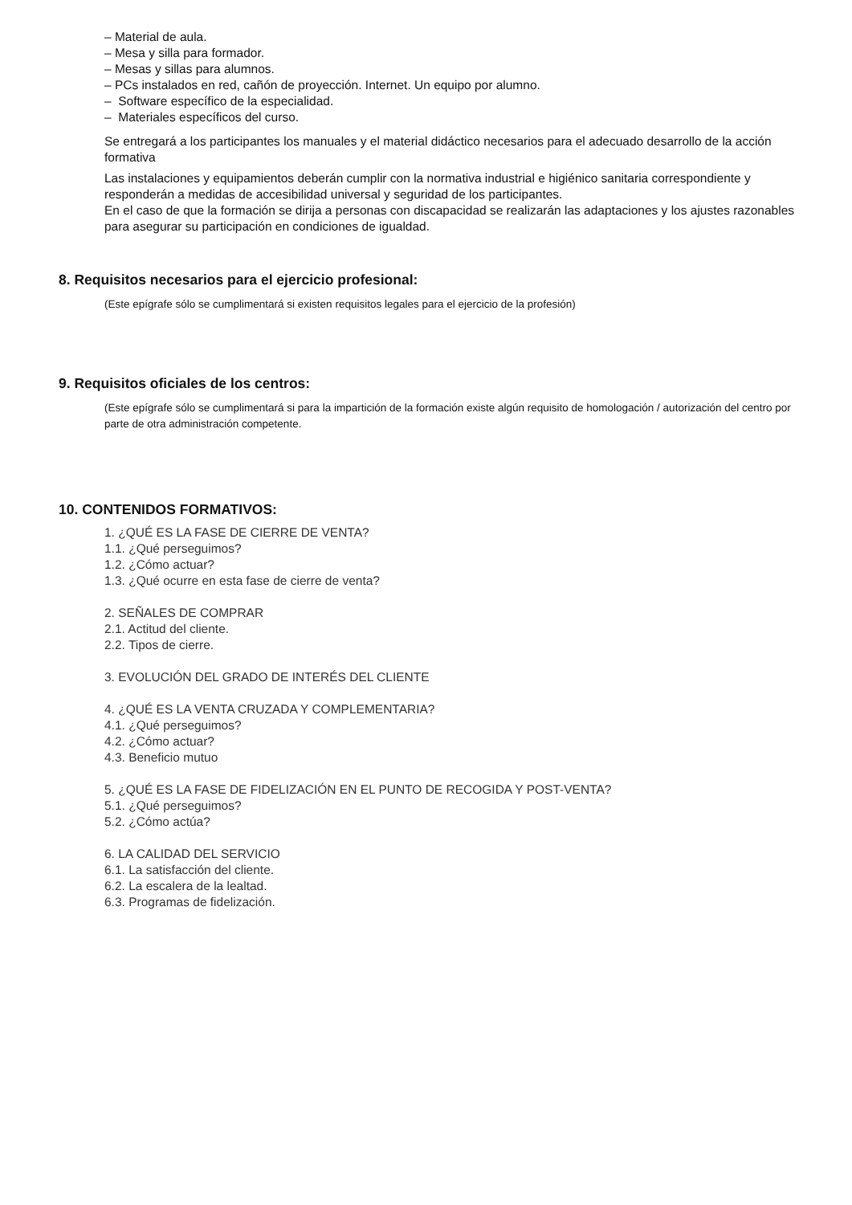– Material de aula.
– Mesa y silla para formador.
– Mesas y sillas para alumnos.
– PCs instalados en red, cañón de proyección. Internet. Un equipo por alumno.
– Software específico de la especialidad.
– Materiales específicos del curso.
Se entregará a los participantes los manuales y el material didáctico necesarios para el adecuado desarrollo de la acción formativa
Las instalaciones y equipamientos deberán cumplir con la normativa industrial e higiénico sanitaria correspondiente y responderán a medidas de accesibilidad universal y seguridad de los participantes.
En el caso de que la formación se dirija a personas con discapacidad se realizarán las adaptaciones y los ajustes razonables para asegurar su participación en condiciones de igualdad.
8. Requisitos necesarios para el ejercicio profesional:
(Este epígrafe sólo se cumplimentará si existen requisitos legales para el ejercicio de la profesión)
9. Requisitos oficiales de los centros:
(Este epígrafe sólo se cumplimentará si para la impartición de la formación existe algún requisito de homologación / autorización del centro por parte de otra administración competente.
10. CONTENIDOS FORMATIVOS:
1. ¿QUÉ ES LA FASE DE CIERRE DE VENTA?
1.1. ¿Qué perseguimos?
1.2. ¿Cómo actuar?
1.3. ¿Qué ocurre en esta fase de cierre de venta?
2. SEÑALES DE COMPRAR
2.1. Actitud del cliente.
2.2. Tipos de cierre.
3. EVOLUCIÓN DEL GRADO DE INTERÉS DEL CLIENTE
4. ¿QUÉ ES LA VENTA CRUZADA Y COMPLEMENTARIA?
4.1. ¿Qué perseguimos?
4.2. ¿Cómo actuar?
4.3. Beneficio mutuo
5. ¿QUÉ ES LA FASE DE FIDELIZACIÓN EN EL PUNTO DE RECOGIDA Y POST-VENTA?
5.1. ¿Qué perseguimos?
5.2. ¿Cómo actúa?
6. LA CALIDAD DEL SERVICIO
6.1. La satisfacción del cliente.
6.2. La escalera de la lealtad.
6.3. Programas de fidelización.